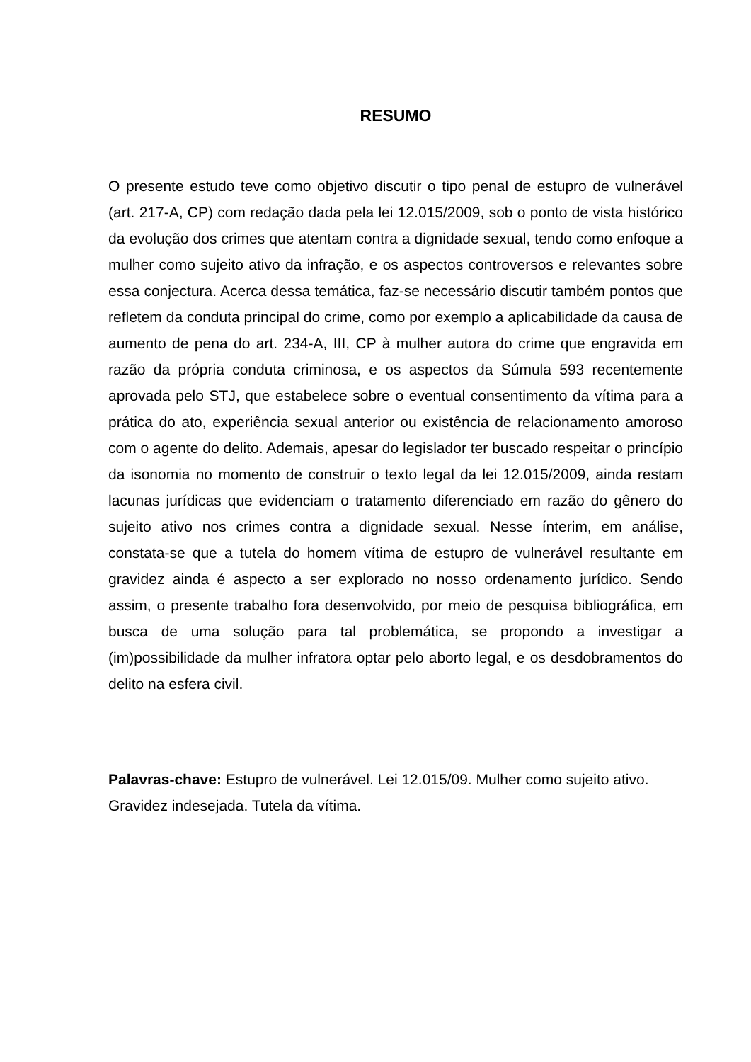RESUMO
O presente estudo teve como objetivo discutir o tipo penal de estupro de vulnerável (art. 217-A, CP) com redação dada pela lei 12.015/2009, sob o ponto de vista histórico da evolução dos crimes que atentam contra a dignidade sexual, tendo como enfoque a mulher como sujeito ativo da infração, e os aspectos controversos e relevantes sobre essa conjectura. Acerca dessa temática, faz-se necessário discutir também pontos que refletem da conduta principal do crime, como por exemplo a aplicabilidade da causa de aumento de pena do art. 234-A, III, CP à mulher autora do crime que engravida em razão da própria conduta criminosa, e os aspectos da Súmula 593 recentemente aprovada pelo STJ, que estabelece sobre o eventual consentimento da vítima para a prática do ato, experiência sexual anterior ou existência de relacionamento amoroso com o agente do delito. Ademais, apesar do legislador ter buscado respeitar o princípio da isonomia no momento de construir o texto legal da lei 12.015/2009, ainda restam lacunas jurídicas que evidenciam o tratamento diferenciado em razão do gênero do sujeito ativo nos crimes contra a dignidade sexual. Nesse ínterim, em análise, constata-se que a tutela do homem vítima de estupro de vulnerável resultante em gravidez ainda é aspecto a ser explorado no nosso ordenamento jurídico. Sendo assim, o presente trabalho fora desenvolvido, por meio de pesquisa bibliográfica, em busca de uma solução para tal problemática, se propondo a investigar a (im)possibilidade da mulher infratora optar pelo aborto legal, e os desdobramentos do delito na esfera civil.
Palavras-chave: Estupro de vulnerável. Lei 12.015/09. Mulher como sujeito ativo. Gravidez indesejada. Tutela da vítima.